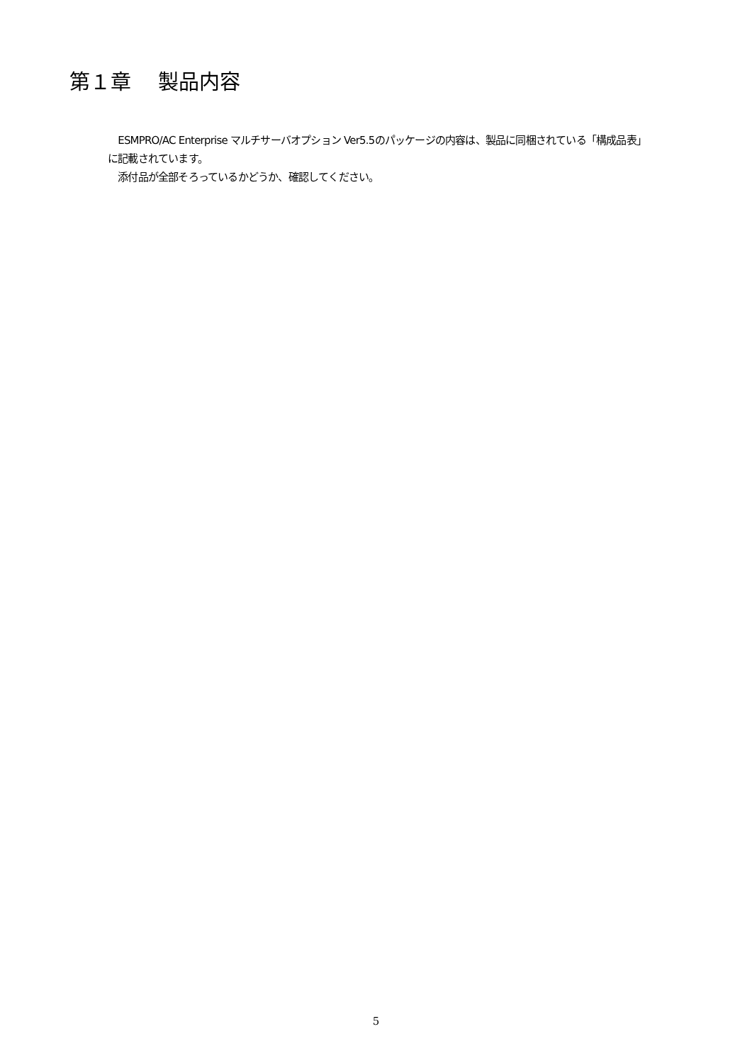第１章　 製品内容
　ESMPRO/AC Enterprise マルチサーバオプション Ver5.5のパッケージの内容は、製品に同梱されている「構成品表」に記載されています。
　添付品が全部そろっているかどうか、確認してください。
5